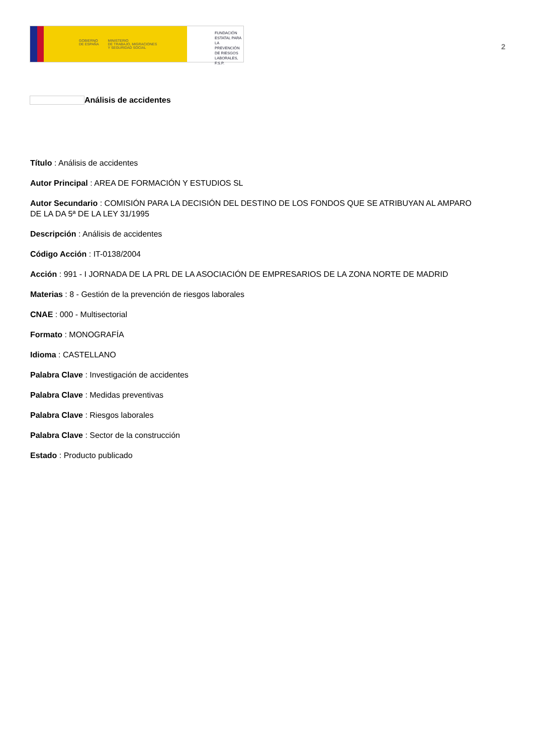GOBIERNO
DE ESPAÑA
MINISTERIO
DE TRABAJO, MIGRACIONES
Y SEGURIDAD SOCIAL
FUNDACIÓN
ESTATAL PARA
LA PREVENCIÓN
DE RIESGOS
LABORALES, F.S.P.
2
Análisis de accidentes
Título : Análisis de accidentes
Autor Principal : AREA DE FORMACIÓN Y ESTUDIOS SL
Autor Secundario : COMISIÓN PARA LA DECISIÓN DEL DESTINO DE LOS FONDOS QUE SE ATRIBUYAN AL AMPARO DE LA DA 5ª DE LA LEY 31/1995
Descripción : Análisis de accidentes
Código Acción : IT-0138/2004
Acción : 991 - I JORNADA DE LA PRL DE LA ASOCIACIÓN DE EMPRESARIOS DE LA ZONA NORTE DE MADRID
Materias : 8 - Gestión de la prevención de riesgos laborales
CNAE : 000 - Multisectorial
Formato : MONOGRAFÍA
Idioma : CASTELLANO
Palabra Clave : Investigación de accidentes
Palabra Clave : Medidas preventivas
Palabra Clave : Riesgos laborales
Palabra Clave : Sector de la construcción
Estado : Producto publicado